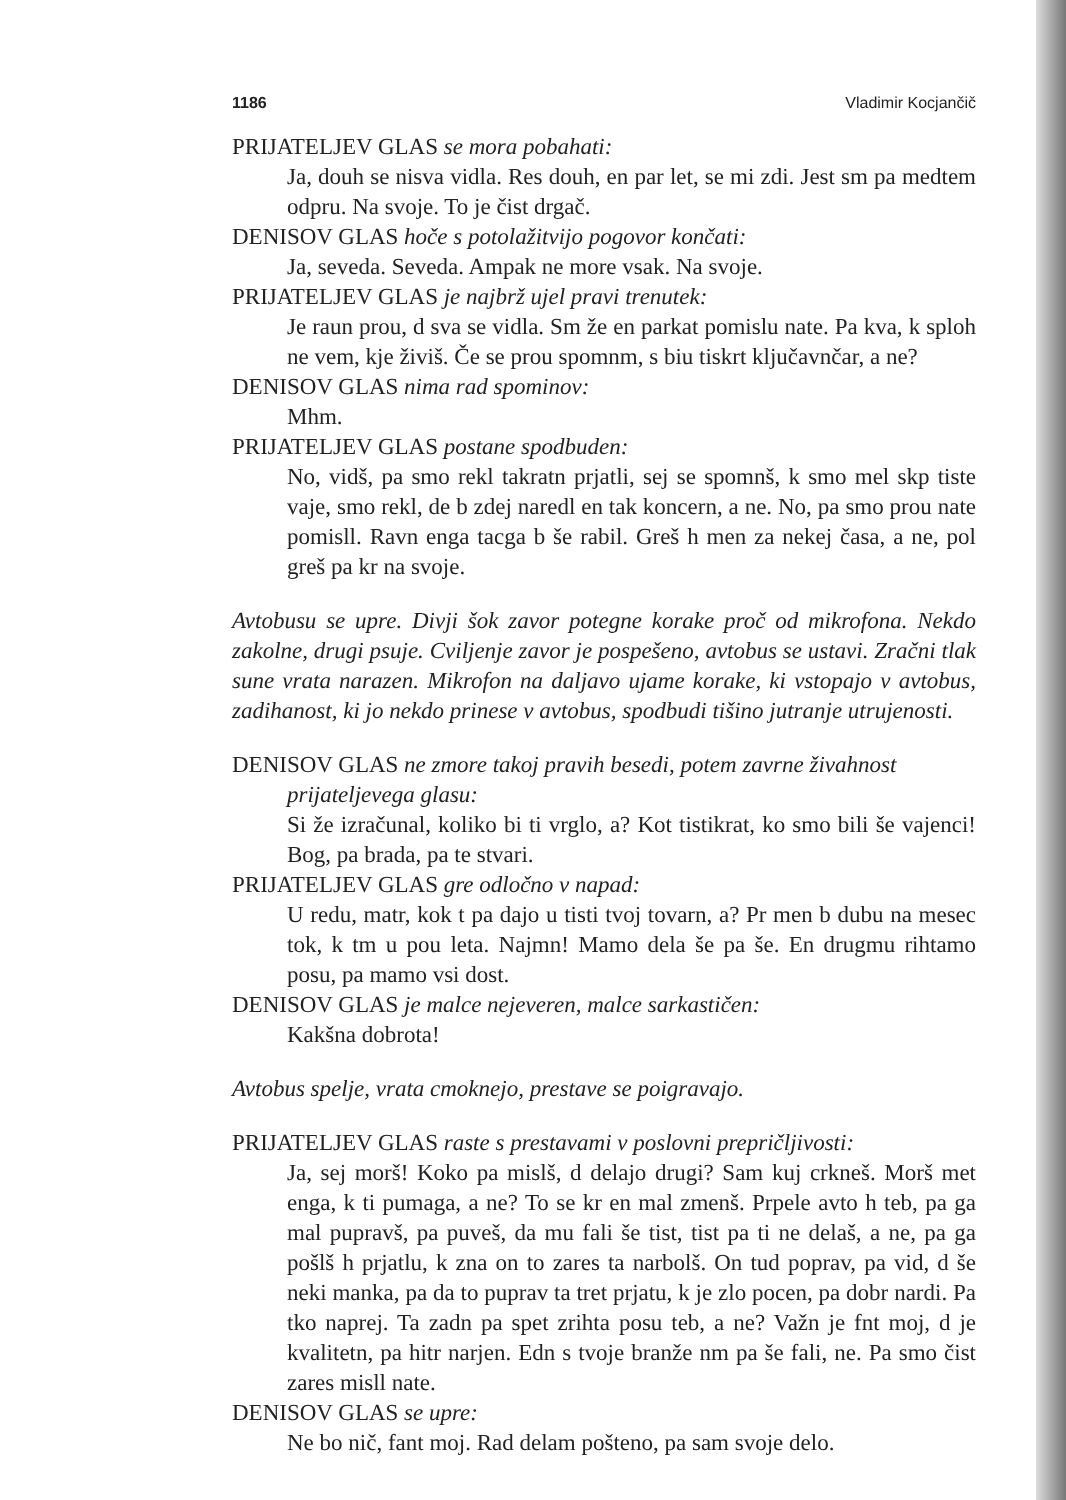1186 Vladimir Kocjančič
PRIJATELJEV GLAS se mora pobahati:
Ja, douh se nisva vidla. Res douh, en par let, se mi zdi. Jest sm pa medtem odpru. Na svoje. To je čist drgač.
DENISOV GLAS hoče s potolažitvijo pogovor končati:
Ja, seveda. Seveda. Ampak ne more vsak. Na svoje.
PRIJATELJEV GLAS je najbrž ujel pravi trenutek:
Je raun prou, d sva se vidla. Sm že en parkat pomislu nate. Pa kva, k sploh ne vem, kje živiš. Če se prou spomnm, s biu tiskrt ključavnčar, a ne?
DENISOV GLAS nima rad spominov:
Mhm.
PRIJATELJEV GLAS postane spodbuden:
No, vidš, pa smo rekl takratn prjatli, sej se spomnš, k smo mel skp tiste vaje, smo rekl, de b zdej naredl en tak koncern, a ne. No, pa smo prou nate pomisll. Ravn enga tacga b še rabil. Greš h men za nekej časa, a ne, pol greš pa kr na svoje.
Avtobusu se upre. Divji šok zavor potegne korake proč od mikrofona. Nekdo zakolne, drugi psuje. Cviljenje zavor je pospešeno, avtobus se ustavi. Zračni tlak sune vrata narazen. Mikrofon na daljavo ujame korake, ki vstopajo v avtobus, zadihanost, ki jo nekdo prinese v avtobus, spodbudi tišino jutranje utrujenosti.
DENISOV GLAS ne zmore takoj pravih besedi, potem zavrne živahnost
prijateljevega glasu:
Si že izračunal, koliko bi ti vrglo, a? Kot tistikrat, ko smo bili še vajenci! Bog, pa brada, pa te stvari.
PRIJATELJEV GLAS gre odločno v napad:
U redu, matr, kok t pa dajo u tisti tvoj tovarn, a? Pr men b dubu na mesec tok, k tm u pou leta. Najmn! Mamo dela še pa še. En drugmu rihtamo posu, pa mamo vsi dost.
DENISOV GLAS je malce nejeveren, malce sarkastičen:
Kakšna dobrota!
Avtobus spelje, vrata cmoknejo, prestave se poigravajo.
PRIJATELJEV GLAS raste s prestavami v poslovni prepričljivosti:
Ja, sej morš! Koko pa mislš, d delajo drugi? Sam kuj crkneš. Morš met enga, k ti pumaga, a ne? To se kr en mal zmenš. Prpele avto h teb, pa ga mal pupravš, pa puveš, da mu fali še tist, tist pa ti ne delaš, a ne, pa ga pošlš h prjatlu, k zna on to zares ta narbolš. On tud poprav, pa vid, d še neki manka, pa da to puprav ta tret prjatu, k je zlo pocen, pa dobr nardi. Pa tko naprej. Ta zadn pa spet zrihta posu teb, a ne? Važn je fnt moj, d je kvalitetn, pa hitr narjen. Edn s tvoje branže nm pa še fali, ne. Pa smo čist zares misll nate.
DENISOV GLAS se upre:
Ne bo nič, fant moj. Rad delam pošteno, pa sam svoje delo.